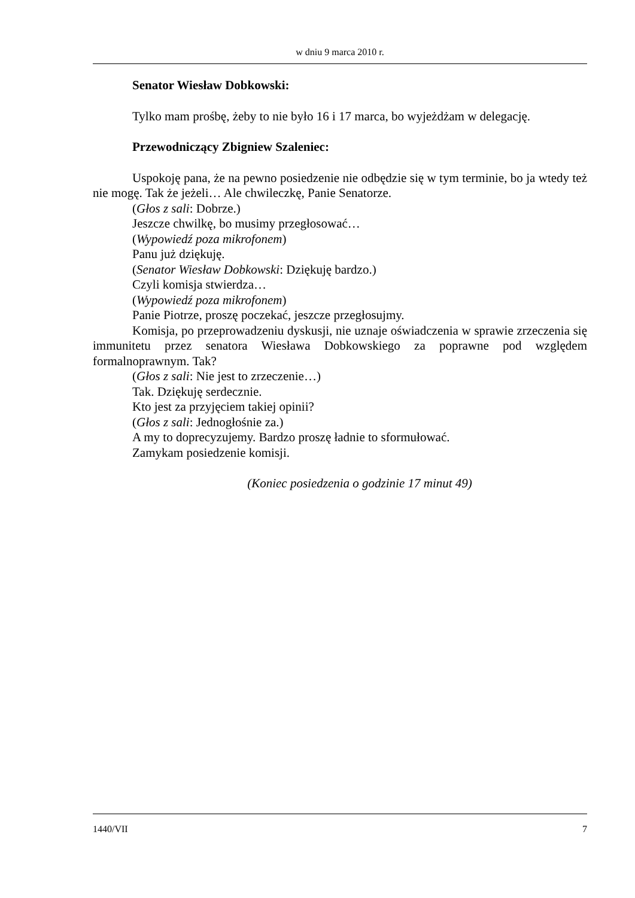w dniu 9 marca 2010 r.
Senator Wiesław Dobkowski:
Tylko mam prośbę, żeby to nie było 16 i 17 marca, bo wyjeżdżam w delegację.
Przewodniczący Zbigniew Szaleniec:
Uspokoję pana, że na pewno posiedzenie nie odbędzie się w tym terminie, bo ja wtedy też nie mogę. Tak że jeżeli… Ale chwileczkę, Panie Senatorze.
(Głos z sali: Dobrze.)
Jeszcze chwilkę, bo musimy przegłosować…
(Wypowiedź poza mikrofonem)
Panu już dziękuję.
(Senator Wiesław Dobkowski: Dziękuję bardzo.)
Czyli komisja stwierdza…
(Wypowiedź poza mikrofonem)
Panie Piotrze, proszę poczekać, jeszcze przegłosujmy.
Komisja, po przeprowadzeniu dyskusji, nie uznaje oświadczenia w sprawie zrzeczenia się immunitetu przez senatora Wiesława Dobkowskiego za poprawne pod względem formalnoprawnym. Tak?
(Głos z sali: Nie jest to zrzeczenie…)
Tak. Dziękuję serdecznie.
Kto jest za przyjęciem takiej opinii?
(Głos z sali: Jednogłośnie za.)
A my to doprecyzujemy. Bardzo proszę ładnie to sformułować.
Zamykam posiedzenie komisji.
(Koniec posiedzenia o godzinie 17 minut 49)
1440/VII 7